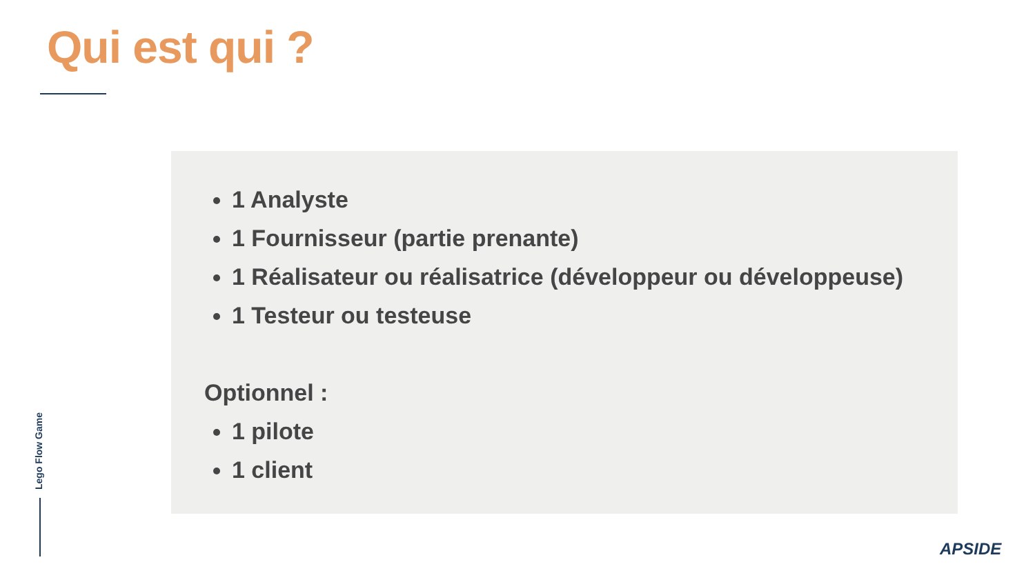Qui est qui ?
1 Analyste
1 Fournisseur (partie prenante)
1 Réalisateur ou réalisatrice (développeur ou développeuse)
1 Testeur ou testeuse
Optionnel :
1 pilote
1 client
Lego Flow Game
APSIDE